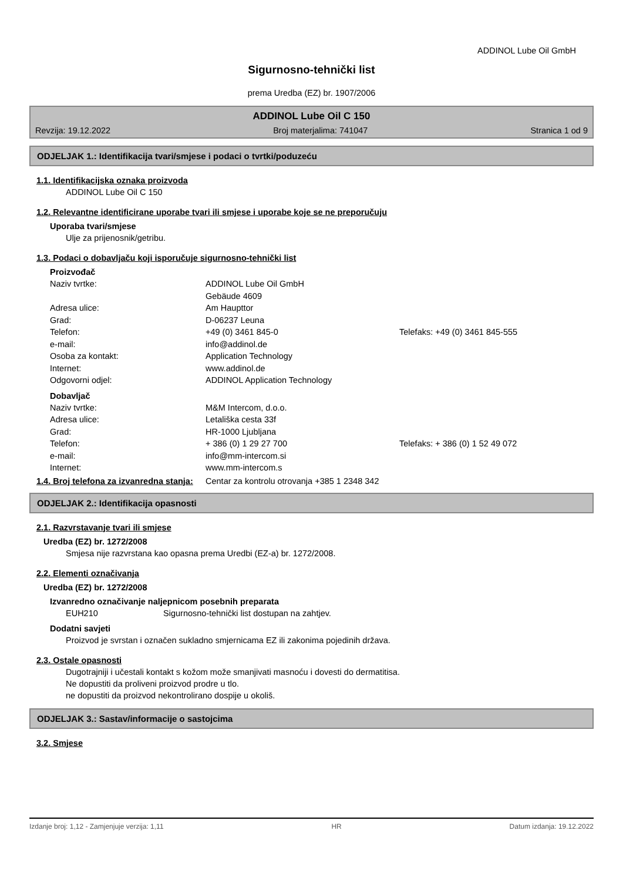ADDINOL Lube Oil GmbH
Sigurnosno-tehnički list
prema Uredba (EZ) br. 1907/2006
ADDINOL Lube Oil C 150
Revzija: 19.12.2022 Broj materjalima: 741047 Stranica 1 od 9
ODJELJAK 1.: Identifikacija tvari/smjese i podaci o tvrtki/poduzeću
1.1. Identifikacijska oznaka proizvoda
ADDINOL Lube Oil C 150
1.2. Relevantne identificirane uporabe tvari ili smjese i uporabe koje se ne preporučuju
Uporaba tvari/smjese
Ulje za prijenosnik/getribu.
1.3. Podaci o dobavljaču koji isporučuje sigurnosno-tehnički list
Proizvođač
| Naziv tvrtke: | ADDINOL Lube Oil GmbH | |
| | Gebäude 4609 | |
| Adresa ulice: | Am Haupttor | |
| Grad: | D-06237 Leuna | |
| Telefon: | +49 (0) 3461 845-0 | Telefaks: +49 (0) 3461 845-555 |
| e-mail: | info@addinol.de | |
| Osoba za kontakt: | Application Technology | |
| Internet: | www.addinol.de | |
| Odgovorni odjel: | ADDINOL Application Technology | |
Dobavljač
| Naziv tvrtke: | M&M Intercom, d.o.o. | |
| Adresa ulice: | Letališka cesta 33f | |
| Grad: | HR-1000 Ljubljana | |
| Telefon: | + 386 (0) 1 29 27 700 | Telefaks: + 386 (0) 1 52 49 072 |
| e-mail: | info@mm-intercom.si | |
| Internet: | www.mm-intercom.s | |
1.4. Broj telefona za izvanredna stanja:
Centar za kontrolu otrovanja +385 1 2348 342
ODJELJAK 2.: Identifikacija opasnosti
2.1. Razvrstavanje tvari ili smjese
Uredba (EZ) br. 1272/2008
Smjesa nije razvrstana kao opasna prema Uredbi (EZ-a) br. 1272/2008.
2.2. Elementi označivanja
Uredba (EZ) br. 1272/2008
Izvanredno označivanje naljepnicom posebnih preparata
EUH210 Sigurnosno-tehnički list dostupan na zahtjev.
Dodatni savjeti
Proizvod je svrstan i označen sukladno smjernicama EZ ili zakonima pojedinih država.
2.3. Ostale opasnosti
Dugotrajniji i učestali kontakt s kožom može smanjivati masnoću i dovesti do dermatitisa.
Ne dopustiti da proliveni proizvod prodre u tlo.
ne dopustiti da proizvod nekontrolirano dospije u okoliš.
ODJELJAK 3.: Sastav/informacije o sastojcima
3.2. Smjese
Izdanje broj: 1,12 - Zamjenjuje verzija: 1,11 HR Datum izdanja: 19.12.2022